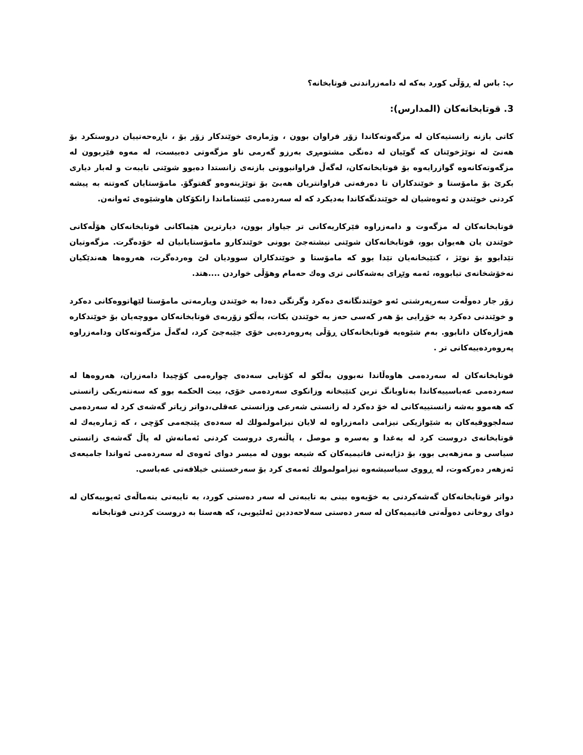پ: باس لە ڕۆڵی کورد بەکە لە دامەزراندنی قوتابخانە؟
3. قوتابخانەکان (المدارس):
کاتی بازنە زانستیەکان لە مزگەوتەکاندا زۆر فراوان بوون ، وژمارەی خوێندکار زۆر بۆ ، ناڕەحەتییان دروستکرد بۆ هەنێ لە نوێژخوێنان کە گوێیان لە دەنگی مشتومڕی بەرزو گەرمی ناو مزگەوتی دەبیست، لە مەوە فێربوون لە مزگەوتەکانەوە گوازرایەوە بۆ قوتابخانەکان، لەگەڵ فراوانبوونی بازنەی زانستدا دەبوو شوێنی تایبەت و لەبار دیاری بکرێ بۆ مامۆستا و خوێندکاران تا دەرفەتی فراوانتریان هەبێ بۆ توێژینەوەو گفتوگۆ. مامۆستایان کەوتنە بە پیشە کردنی خوێندن و ئەوەشیان لە خوێندنگەکاندا بەدیکرد کە لە سەردەمی ئێستاماندا زانکۆکان هاوشێوەی ئەوانەن.
قوتابخانەکان لە مزگەوت و دامەزراوە فێرکاریەکانی تر جیاواز بوون، دیارترین هێماکانی قوتابخانەکان هۆڵەکانی خوێندن یان هەیوان بوو، قوتابخانەکان شوێنی نیشتەجێ بوونی خوێندکارو مامۆستایانیان لە خۆدەگرت. مزگەوتیان تێدابوو بۆ نوێژ ، کتێبخانەیان تێدا بوو کە مامۆستا و خوێندکاران سوودیان لێ وەردەگرت، هەروەها هەندێکیان نەخۆشخانەی تیابووە، ئەمە وێڕای بەشەکانی تری وەك حەمام وهۆڵی خواردن ....هتد.
زۆر جار دەوڵەت سەرپەرشتی ئەو خوێندنگانەی دەکرد وگرنگی دەدا بە خوێندن ویارمەتی مامۆستا لێهاتووەکانی دەکرد و خوێندنی دەکرد بە خۆڕایی بۆ هەر کەسی حەز بە خوێندن بکات، بەڵکو زۆربەی قوتابخانەکان مووچەیان بۆ خوێندکارە هەژارەکان دانابوو. بەم شێوەیە قوتابخانەکان ڕۆڵی پەروەردەیی خۆی جێبەجێ کرد، لەگەڵ مزگەوتەکان ودامەزراوە پەروەردەییەکانی تر .
قوتابخانەکان لە سەردەمی هاوەڵاندا نەبوون بەڵکو لە کۆتایی سەدەی چوارەمی کۆچیدا دامەزران، هەروەها لە سەردەمی عەباسییەکاندا بەناوبانگ ترین کتێبخانە وزانکوی سەردەمی خۆی، بیت الحکمە بوو کە سەنتەریکی زانستی کە هەموو بەشە زانستییەکانی لە خۆ دەکرد لە زانستی شەرعی وزانستی عەقلی،دواتر زیاتر گەشەی کرد لە سەردەمی سەلجووقیەکان بە شێوازیکی نیزامی دامەزراوە لە لایان نیزامولمولك لە سەدەی پێنجەمی کۆچی ، کە ژمارەیەك لە قوتابخانەی دروست کرد لە بەغدا و بەسرە و موصل ، پاڵنەری دروست کردنی ئەمانەش لە پاڵ گەشەی زانستی سیاسی و مەزهەبی بوو، بۆ دژایەتی فاتیمیەکان کە شیعە بوون لە میسر دوای ئەوەی لە سەردەمی ئەواندا جامیعەی ئەزهەر دەرکەوت، لە ڕووی سیاسیشەوە نیزامولمولك ئەمەی کرد بۆ سەرخستنی خیلافەتی عەباسی.
دواتر قوتابخانەکان گەشەکردنی بە خۆیەوە بینی بە تایبەتی لە سەر دەستی کورد، بە تایبەتی بنەماڵەی ئەیوبیەکان لە دوای روخانی دەوڵەتی فاتیمیەکان لە سەر دەستی سەلاحەددین ئەلئیوبی، کە هەستا بە دروست کردنی قوتابخانە